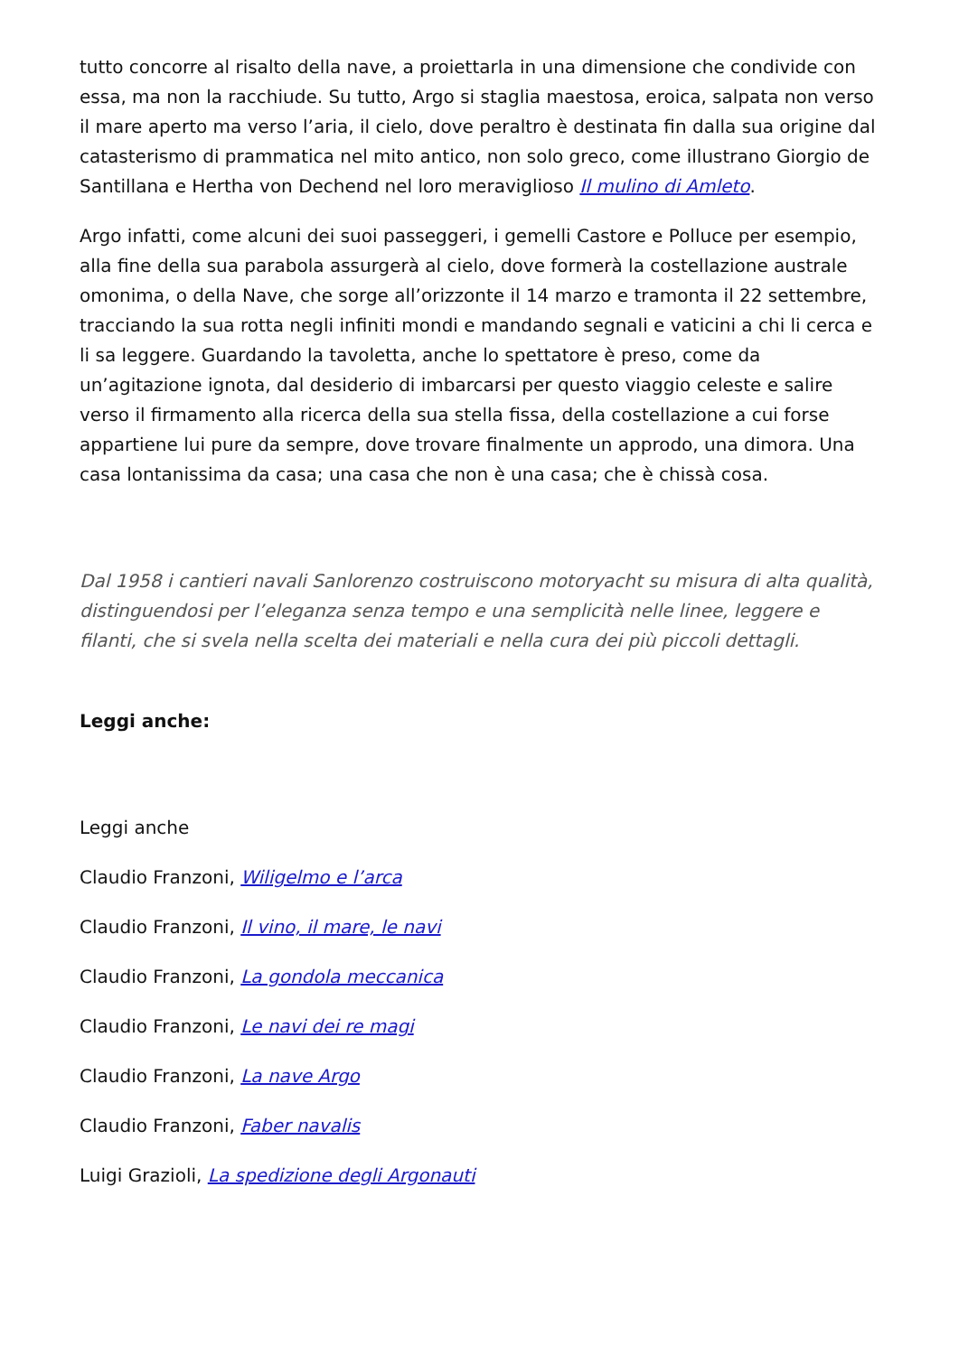tutto concorre al risalto della nave, a proiettarla in una dimensione che condivide con essa, ma non la racchiude. Su tutto, Argo si staglia maestosa, eroica, salpata non verso il mare aperto ma verso l’aria, il cielo, dove peraltro è destinata fin dalla sua origine dal catasterismo di prammatica nel mito antico, non solo greco, come illustrano Giorgio de Santillana e Hertha von Dechend nel loro meraviglioso Il mulino di Amleto.
Argo infatti, come alcuni dei suoi passeggeri, i gemelli Castore e Polluce per esempio, alla fine della sua parabola assurgerà al cielo, dove formerà la costellazione australe omonima, o della Nave, che sorge all’orizzonte il 14 marzo e tramonta il 22 settembre, tracciando la sua rotta negli infiniti mondi e mandando segnali e vaticini a chi li cerca e li sa leggere. Guardando la tavoletta, anche lo spettatore è preso, come da un’agitazione ignota, dal desiderio di imbarcarsi per questo viaggio celeste e salire verso il firmamento alla ricerca della sua stella fissa, della costellazione a cui forse appartiene lui pure da sempre, dove trovare finalmente un approdo, una dimora. Una casa lontanissima da casa; una casa che non è una casa; che è chissà cosa.
Dal 1958 i cantieri navali Sanlorenzo costruiscono motoryacht su misura di alta qualità, distinguendosi per l’eleganza senza tempo e una semplicità nelle linee, leggere e filanti, che si svela nella scelta dei materiali e nella cura dei più piccoli dettagli.
Leggi anche:
Leggi anche
Claudio Franzoni, Wiligelmo e l’arca
Claudio Franzoni, Il vino, il mare, le navi
Claudio Franzoni, La gondola meccanica
Claudio Franzoni, Le navi dei re magi
Claudio Franzoni, La nave Argo
Claudio Franzoni, Faber navalis
Luigi Grazioli, La spedizione degli Argonauti